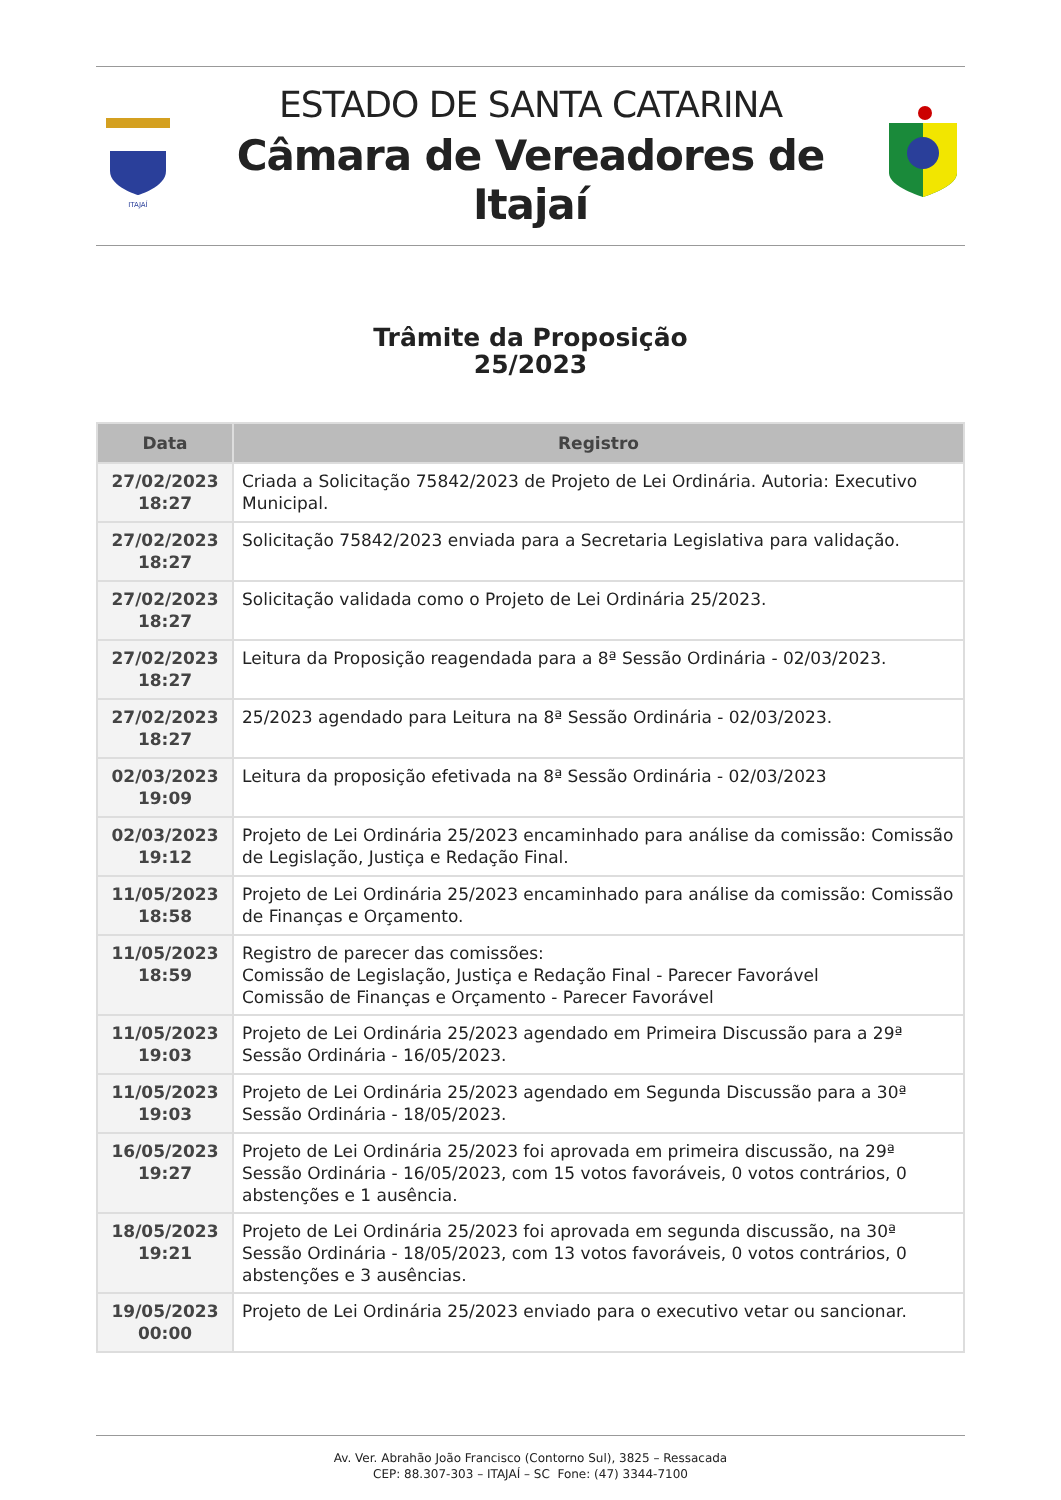ITAJAÍ
ESTADO DE SANTA CATARINA
Câmara de Vereadores de Itajaí
Trâmite da Proposição
25/2023
| Data | Registro |
| --- | --- |
| 27/02/2023 18:27 | Criada a Solicitação 75842/2023 de Projeto de Lei Ordinária. Autoria: Executivo Municipal. |
| 27/02/2023 18:27 | Solicitação 75842/2023 enviada para a Secretaria Legislativa para validação. |
| 27/02/2023 18:27 | Solicitação validada como o Projeto de Lei Ordinária 25/2023. |
| 27/02/2023 18:27 | Leitura da Proposição reagendada para a 8ª Sessão Ordinária - 02/03/2023. |
| 27/02/2023 18:27 | 25/2023 agendado para Leitura na 8ª Sessão Ordinária - 02/03/2023. |
| 02/03/2023 19:09 | Leitura da proposição efetivada na 8ª Sessão Ordinária - 02/03/2023 |
| 02/03/2023 19:12 | Projeto de Lei Ordinária 25/2023 encaminhado para análise da comissão: Comissão de Legislação, Justiça e Redação Final. |
| 11/05/2023 18:58 | Projeto de Lei Ordinária 25/2023 encaminhado para análise da comissão: Comissão de Finanças e Orçamento. |
| 11/05/2023 18:59 | Registro de parecer das comissões: Comissão de Legislação, Justiça e Redação Final - Parecer Favorável Comissão de Finanças e Orçamento - Parecer Favorável |
| 11/05/2023 19:03 | Projeto de Lei Ordinária 25/2023 agendado em Primeira Discussão para a 29ª Sessão Ordinária - 16/05/2023. |
| 11/05/2023 19:03 | Projeto de Lei Ordinária 25/2023 agendado em Segunda Discussão para a 30ª Sessão Ordinária - 18/05/2023. |
| 16/05/2023 19:27 | Projeto de Lei Ordinária 25/2023 foi aprovada em primeira discussão, na 29ª Sessão Ordinária - 16/05/2023, com 15 votos favoráveis, 0 votos contrários, 0 abstenções e 1 ausência. |
| 18/05/2023 19:21 | Projeto de Lei Ordinária 25/2023 foi aprovada em segunda discussão, na 30ª Sessão Ordinária - 18/05/2023, com 13 votos favoráveis, 0 votos contrários, 0 abstenções e 3 ausências. |
| 19/05/2023 00:00 | Projeto de Lei Ordinária 25/2023 enviado para o executivo vetar ou sancionar. |
Av. Ver. Abrahão João Francisco (Contorno Sul), 3825 – Ressacada
CEP: 88.307-303 – ITAJAÍ – SC Fone: (47) 3344-7100